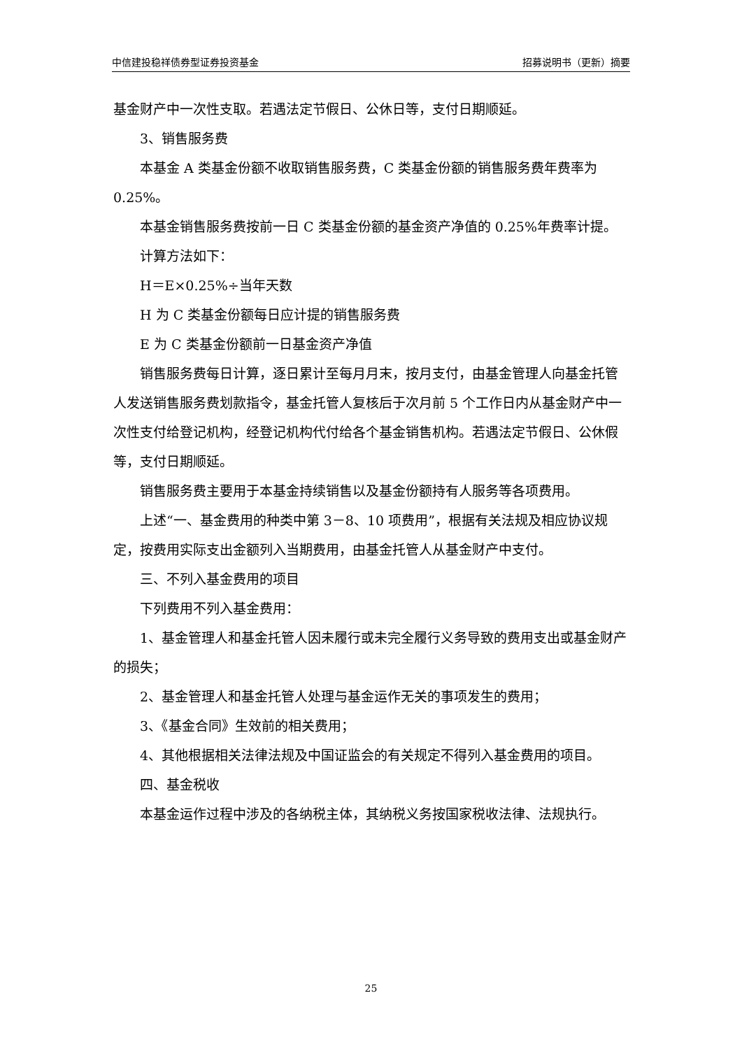中信建投稳祥债券型证券投资基金 招募说明书（更新）摘要
基金财产中一次性支取。若遇法定节假日、公休日等，支付日期顺延。
3、销售服务费
本基金 A 类基金份额不收取销售服务费，C 类基金份额的销售服务费年费率为 0.25%。
本基金销售服务费按前一日 C 类基金份额的基金资产净值的 0.25%年费率计提。
计算方法如下：
H＝E×0.25%÷当年天数
H 为 C 类基金份额每日应计提的销售服务费
E 为 C 类基金份额前一日基金资产净值
销售服务费每日计算，逐日累计至每月月末，按月支付，由基金管理人向基金托管人发送销售服务费划款指令，基金托管人复核后于次月前 5 个工作日内从基金财产中一次性支付给登记机构，经登记机构代付给各个基金销售机构。若遇法定节假日、公休假等，支付日期顺延。
销售服务费主要用于本基金持续销售以及基金份额持有人服务等各项费用。
上述“一、基金费用的种类中第 3－8、10 项费用”，根据有关法规及相应协议规定，按费用实际支出金额列入当期费用，由基金托管人从基金财产中支付。
三、不列入基金费用的项目
下列费用不列入基金费用：
1、基金管理人和基金托管人因未履行或未完全履行义务导致的费用支出或基金财产的损失；
2、基金管理人和基金托管人处理与基金运作无关的事项发生的费用；
3、《基金合同》生效前的相关费用；
4、其他根据相关法律法规及中国证监会的有关规定不得列入基金费用的项目。
四、基金税收
本基金运作过程中涉及的各纳税主体，其纳税义务按国家税收法律、法规执行。
25